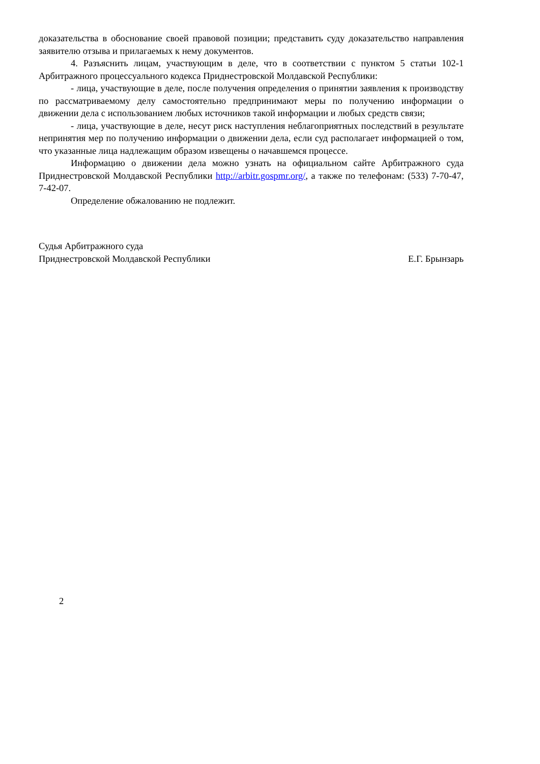доказательства в обоснование своей правовой позиции; представить суду доказательство направления заявителю отзыва и прилагаемых к нему документов.
4. Разъяснить лицам, участвующим в деле, что в соответствии с пунктом 5 статьи 102-1 Арбитражного процессуального кодекса Приднестровской Молдавской Республики:
- лица, участвующие в деле, после получения определения о принятии заявления к производству по рассматриваемому делу самостоятельно предпринимают меры по получению информации о движении дела с использованием любых источников такой информации и любых средств связи;
- лица, участвующие в деле, несут риск наступления неблагоприятных последствий в результате непринятия мер по получению информации о движении дела, если суд располагает информацией о том, что указанные лица надлежащим образом извещены о начавшемся процессе.
Информацию о движении дела можно узнать на официальном сайте Арбитражного суда Приднестровской Молдавской Республики http://arbitr.gospmr.org/, а также по телефонам: (533) 7-70-47, 7-42-07.
Определение обжалованию не подлежит.
Судья Арбитражного суда
Приднестровской Молдавской Республики
Е.Г. Брынзарь
2